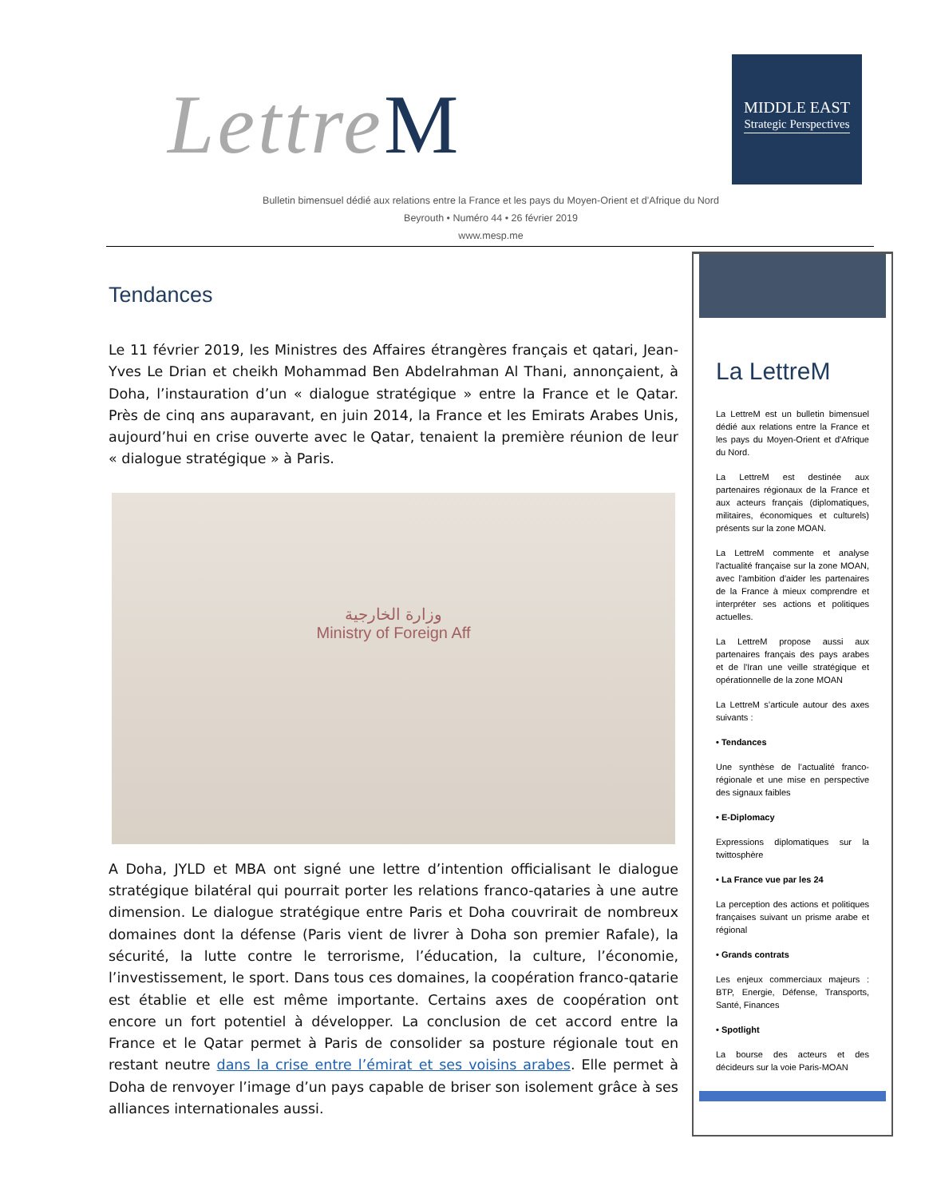LettreM
MIDDLE EAST
Strategic Perspectives
Bulletin bimensuel dédié aux relations entre la France et les pays du Moyen-Orient et d’Afrique du Nord
Beyrouth • Numéro 44 • 26 février 2019
www.mesp.me
Tendances
Le 11 février 2019, les Ministres des Affaires étrangères français et qatari, Jean-Yves Le Drian et cheikh Mohammad Ben Abdelrahman Al Thani, annonçaient, à Doha, l’instauration d’un « dialogue stratégique » entre la France et le Qatar. Près de cinq ans auparavant, en juin 2014, la France et les Emirats Arabes Unis, aujourd’hui en crise ouverte avec le Qatar, tenaient la première réunion de leur « dialogue stratégique » à Paris.
وزارة الخارجية
Ministry of Foreign Aff
A Doha, JYLD et MBA ont signé une lettre d’intention officialisant le dialogue stratégique bilatéral qui pourrait porter les relations franco-qataries à une autre dimension. Le dialogue stratégique entre Paris et Doha couvrirait de nombreux domaines dont la défense (Paris vient de livrer à Doha son premier Rafale), la sécurité, la lutte contre le terrorisme, l’éducation, la culture, l’économie, l’investissement, le sport. Dans tous ces domaines, la coopération franco-qatarie est établie et elle est même importante. Certains axes de coopération ont encore un fort potentiel à développer. La conclusion de cet accord entre la France et le Qatar permet à Paris de consolider sa posture régionale tout en restant neutre dans la crise entre l’émirat et ses voisins arabes. Elle permet à Doha de renvoyer l’image d’un pays capable de briser son isolement grâce à ses alliances internationales aussi.
La LettreM
La LettreM est un bulletin bimensuel dédié aux relations entre la France et les pays du Moyen-Orient et d'Afrique du Nord.
La LettreM est destinée aux partenaires régionaux de la France et aux acteurs français (diplomatiques, militaires, économiques et culturels) présents sur la zone MOAN.
La LettreM commente et analyse l'actualité française sur la zone MOAN, avec l'ambition d'aider les partenaires de la France à mieux comprendre et interpréter ses actions et politiques actuelles.
La LettreM propose aussi aux partenaires français des pays arabes et de l'Iran une veille stratégique et opérationnelle de la zone MOAN
La LettreM s’articule autour des axes suivants :
• Tendances
Une synthèse de l’actualité franco-régionale et une mise en perspective des signaux faibles
• E-Diplomacy
Expressions diplomatiques sur la twittosphère
• La France vue par les 24
La perception des actions et politiques françaises suivant un prisme arabe et régional
• Grands contrats
Les enjeux commerciaux majeurs : BTP, Energie, Défense, Transports, Santé, Finances
• Spotlight
La bourse des acteurs et des décideurs sur la voie Paris-MOAN